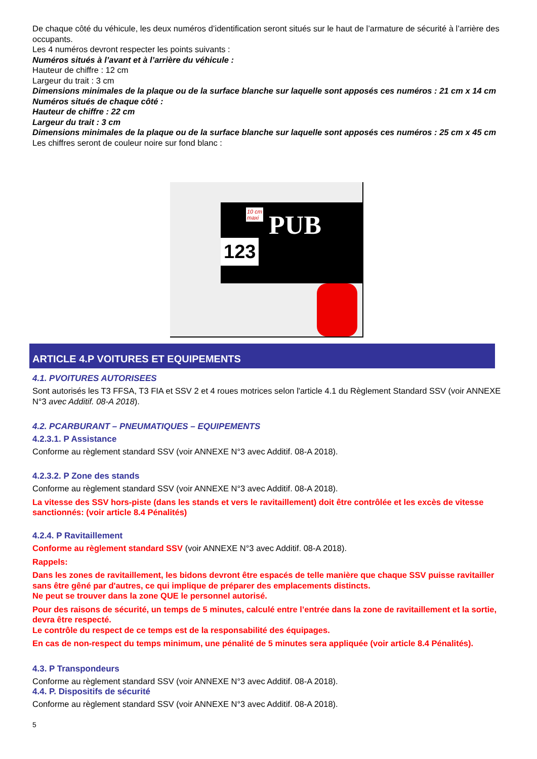De chaque côté du véhicule, les deux numéros d’identification seront situés sur le haut de l’armature de sécurité à l’arrière des occupants.
Les 4 numéros devront respecter les points suivants :
Numéros situés à l’avant et à l’arrière du véhicule :
Hauteur de chiffre : 12 cm
Largeur du trait : 3 cm
Dimensions minimales de la plaque ou de la surface blanche sur laquelle sont apposés ces numéros : 21 cm x 14 cm
Numéros situés de chaque côté :
Hauteur de chiffre : 22 cm
Largeur du trait : 3 cm
Dimensions minimales de la plaque ou de la surface blanche sur laquelle sont apposés ces numéros : 25 cm x 45 cm
Les chiffres seront de couleur noire sur fond blanc :
PUB
123
10 cm
maxi
ARTICLE 4.P VOITURES ET EQUIPEMENTS
4.1. PVOITURES AUTORISEES
Sont autorisés les T3 FFSA, T3 FIA et SSV 2 et 4 roues motrices selon l'article 4.1 du Règlement Standard SSV (voir ANNEXE N°3 avec Additif. 08-A 2018).
4.2. PCARBURANT – PNEUMATIQUES – EQUIPEMENTS
4.2.3.1. P Assistance
Conforme au règlement standard SSV (voir ANNEXE N°3 avec Additif. 08-A 2018).
4.2.3.2. P Zone des stands
Conforme au règlement standard SSV (voir ANNEXE N°3 avec Additif. 08-A 2018).
La vitesse des SSV hors-piste (dans les stands et vers le ravitaillement) doit être contrôlée et les excès de vitesse sanctionnés: (voir article 8.4 Pénalités)
4.2.4. P Ravitaillement
Conforme au règlement standard SSV (voir ANNEXE N°3 avec Additif. 08-A 2018).
Rappels:
Dans les zones de ravitaillement, les bidons devront être espacés de telle manière que chaque SSV puisse ravitailler sans être gêné par d'autres, ce qui implique de préparer des emplacements distincts.
Ne peut se trouver dans la zone QUE le personnel autorisé.
Pour des raisons de sécurité, un temps de 5 minutes, calculé entre l’entrée dans la zone de ravitaillement et la sortie, devra être respecté.
Le contrôle du respect de ce temps est de la responsabilité des équipages.
En cas de non-respect du temps minimum, une pénalité de 5 minutes sera appliquée (voir article 8.4 Pénalités).
4.3. P Transpondeurs
Conforme au règlement standard SSV (voir ANNEXE N°3 avec Additif. 08-A 2018).
4.4. P. Dispositifs de sécurité
Conforme au règlement standard SSV (voir ANNEXE N°3 avec Additif. 08-A 2018).
5